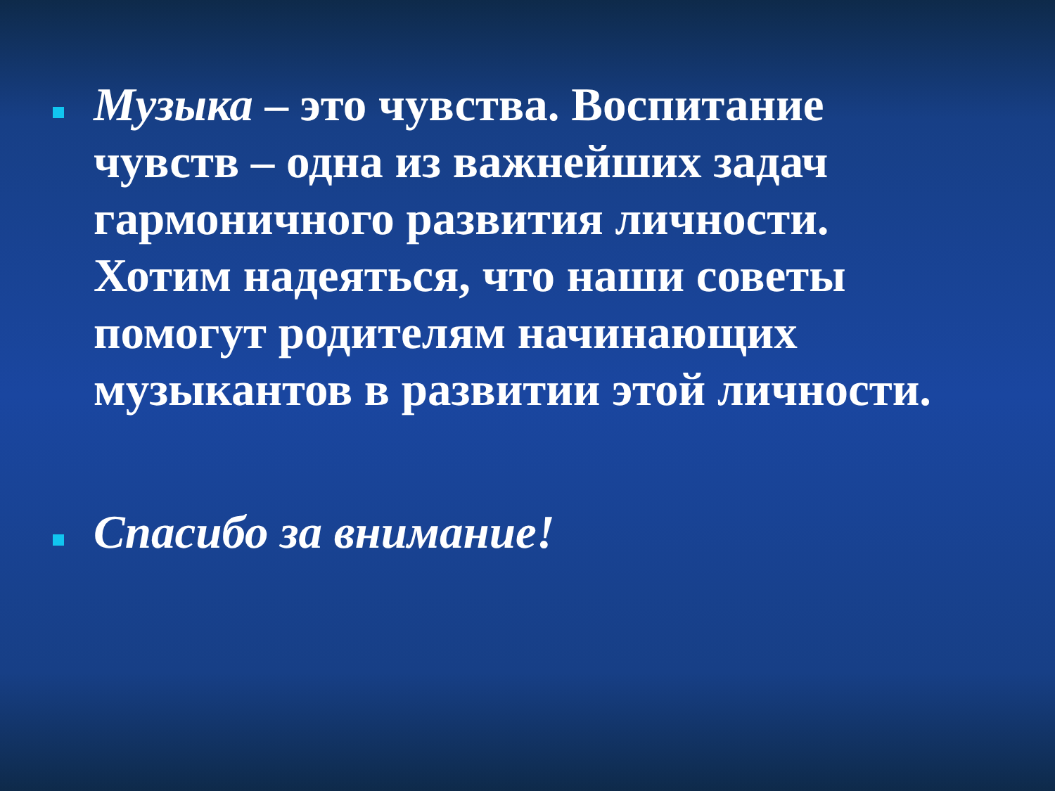Музыка – это чувства. Воспитание чувств – одна из важнейших задач гармоничного развития личности. Хотим надеяться, что наши советы помогут родителям начинающих музыкантов в развитии этой личности.
Спасибо за внимание!